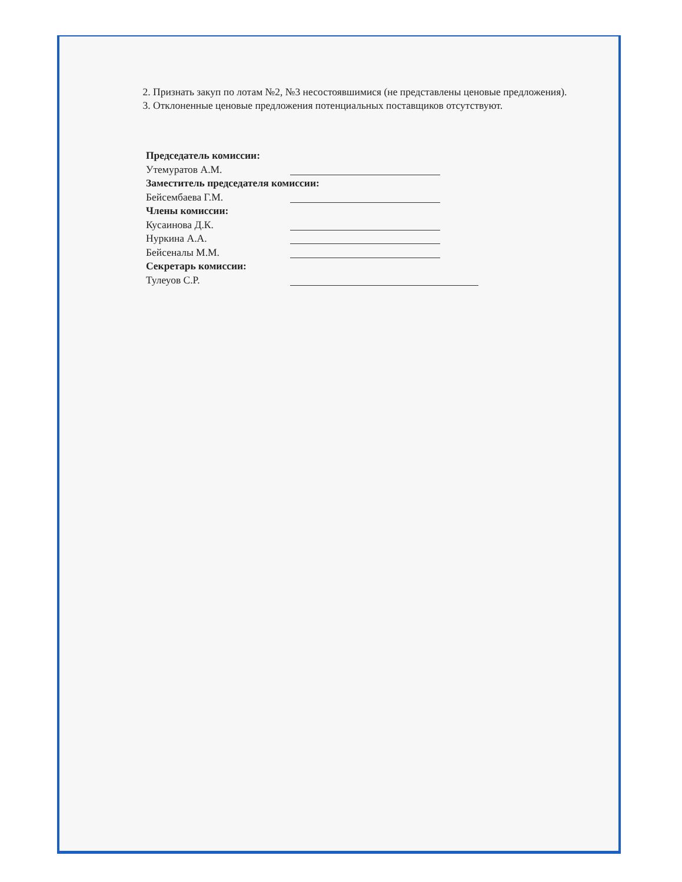2. Признать закуп по лотам №2, №3 несостоявшимися (не представлены ценовые предложения).
3. Отклоненные ценовые предложения потенциальных поставщиков отсутствуют.
Председатель комиссии:
Утемуратов А.М.
Заместитель председателя комиссии:
Бейсембаева Г.М.
Члены комиссии:
Кусаинова Д.К.
Нуркина А.А.
Бейсеналы М.М.
Секретарь комиссии:
Тулеуов С.Р.